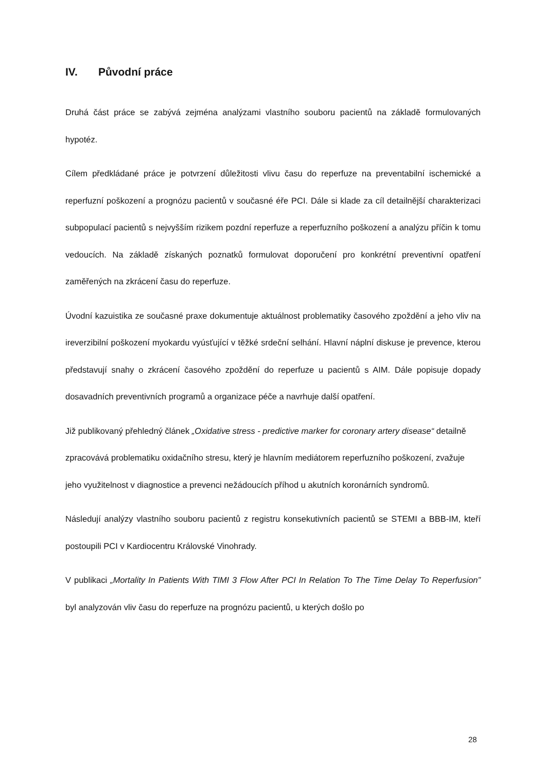IV. Původní práce
Druhá část práce se zabývá zejména analýzami vlastního souboru pacientů na základě formulovaných hypotéz.
Cílem předkládané práce je potvrzení důležitosti vlivu času do reperfuze na preventabilní ischemické a reperfuzní poškození a prognózu pacientů v současné éře PCI. Dále si klade za cíl detailnější charakterizaci subpopulací pacientů s nejvyšším rizikem pozdní reperfuze a reperfuzního poškození a analýzu příčin k tomu vedoucích. Na základě získaných poznatků formulovat doporučení pro konkrétní preventivní opatření zaměřených na zkrácení času do reperfuze.
Úvodní kazuistika ze současné praxe dokumentuje aktuálnost problematiky časového zpoždění a jeho vliv na ireverzibilní poškození myokardu vyúsťující v těžké srdeční selhání. Hlavní náplní diskuse je prevence, kterou představují snahy o zkrácení časového zpoždění do reperfuze u pacientů s AIM. Dále popisuje dopady dosavadních preventivních programů a organizace péče a navrhuje další opatření.
Již publikovaný přehledný článek „Oxidative stress - predictive marker for coronary artery disease“ detailně zpracovává problematiku oxidačního stresu, který je hlavním mediátorem reperfuzního poškození, zvažuje jeho využitelnost v diagnostice a prevenci nežádoucích příhod u akutních koronárních syndromů.
Následují analýzy vlastního souboru pacientů z registru konsekutivních pacientů se STEMI a BBB-IM, kteří postoupili PCI v Kardiocentru Královské Vinohrady.
V publikaci „Mortality In Patients With TIMI 3 Flow After PCI In Relation To The Time Delay To Reperfusion” byl analyzován vliv času do reperfuze na prognózu pacientů, u kterých došlo po
28